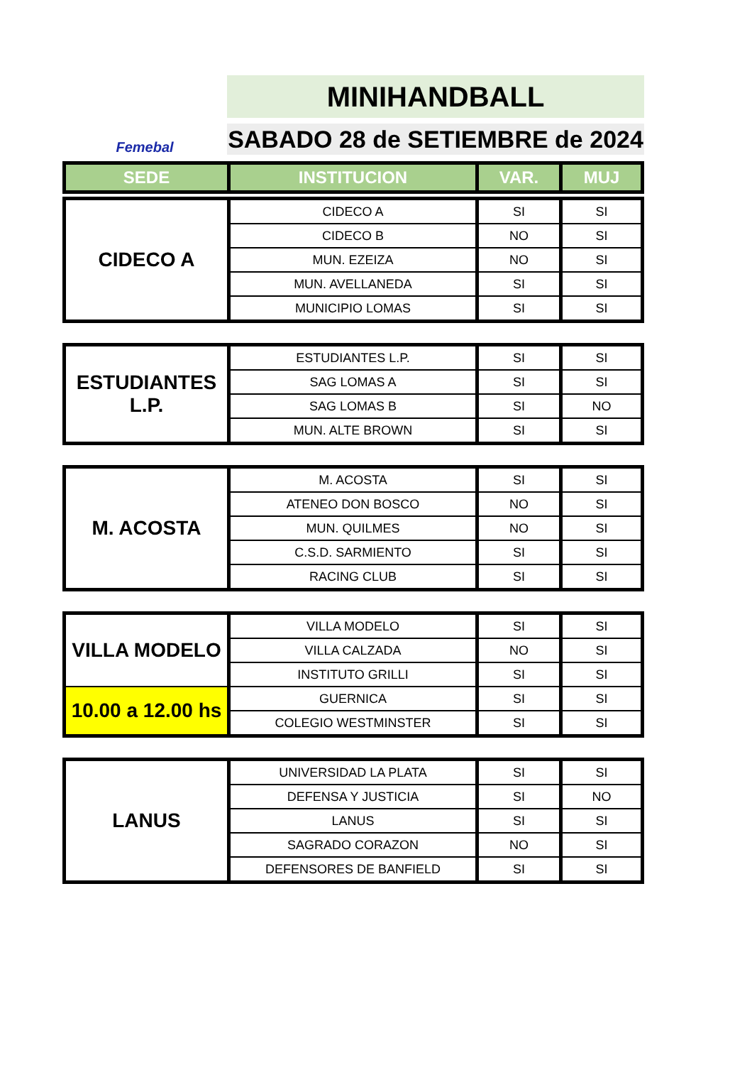Femebal
MINIHANDBALL
SABADO 28 de SETIEMBRE de 2024
| SEDE | INSTITUCION | VAR. | MUJ |
| --- | --- | --- | --- |
| CIDECO A | CIDECO A | SI | SI |
| | CIDECO B | NO | SI |
| | MUN. EZEIZA | NO | SI |
| | MUN. AVELLANEDA | SI | SI |
| | MUNICIPIO LOMAS | SI | SI |
| ESTUDIANTES L.P. | ESTUDIANTES L.P. | SI | SI |
| | SAG LOMAS A | SI | SI |
| | SAG LOMAS B | SI | NO |
| | MUN. ALTE BROWN | SI | SI |
| M. ACOSTA | M. ACOSTA | SI | SI |
| | ATENEO DON BOSCO | NO | SI |
| | MUN. QUILMES | NO | SI |
| | C.S.D. SARMIENTO | SI | SI |
| | RACING CLUB | SI | SI |
| VILLA MODELO | VILLA MODELO | SI | SI |
| | VILLA CALZADA | NO | SI |
| | INSTITUTO GRILLI | SI | SI |
| 10.00 a 12.00 hs | GUERNICA | SI | SI |
| | COLEGIO WESTMINSTER | SI | SI |
| LANUS | UNIVERSIDAD LA PLATA | SI | SI |
| | DEFENSA Y JUSTICIA | SI | NO |
| | LANUS | SI | SI |
| | SAGRADO CORAZON | NO | SI |
| | DEFENSORES DE BANFIELD | SI | SI |